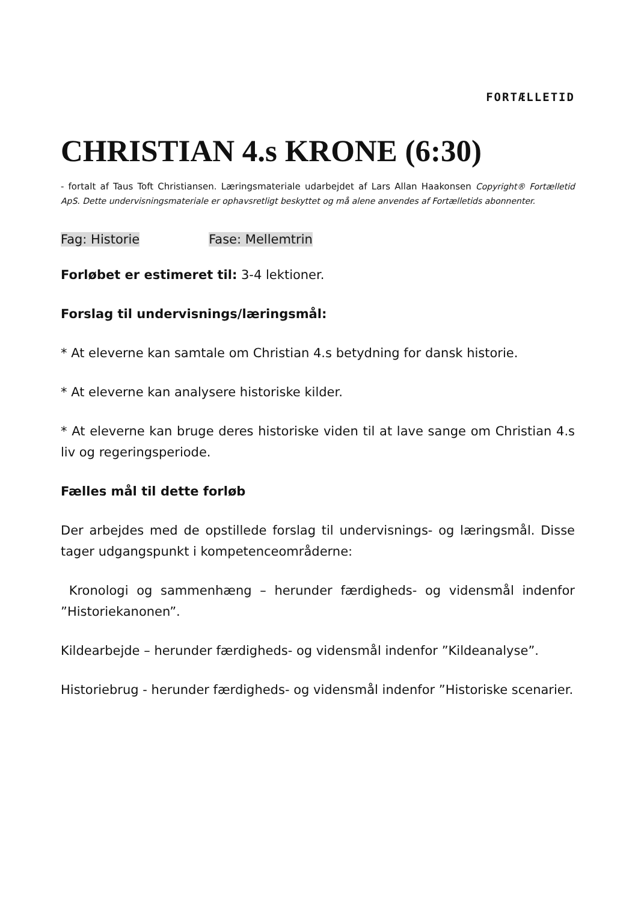FORTÆLLETID
CHRISTIAN 4.s KRONE (6:30)
- fortalt af Taus Toft Christiansen. Læringsmateriale udarbejdet af Lars Allan Haakonsen Copyright® Fortælletid ApS. Dette undervisningsmateriale er ophavsretligt beskyttet og må alene anvendes af Fortælletids abonnenter.
Fag: Historie Fase: Mellemtrin
Forløbet er estimeret til: 3-4 lektioner.
Forslag til undervisnings/læringsmål:
* At eleverne kan samtale om Christian 4.s betydning for dansk historie.
* At eleverne kan analysere historiske kilder.
* At eleverne kan bruge deres historiske viden til at lave sange om Christian 4.s liv og regeringsperiode.
Fælles mål til dette forløb
Der arbejdes med de opstillede forslag til undervisnings- og læringsmål. Disse tager udgangspunkt i kompetenceområderne:
Kronologi og sammenhæng – herunder færdigheds- og vidensmål indenfor ”Historiekanonen”.
Kildearbejde – herunder færdigheds- og vidensmål indenfor ”Kildeanalyse”.
Historiebrug - herunder færdigheds- og vidensmål indenfor ”Historiske scenarier.